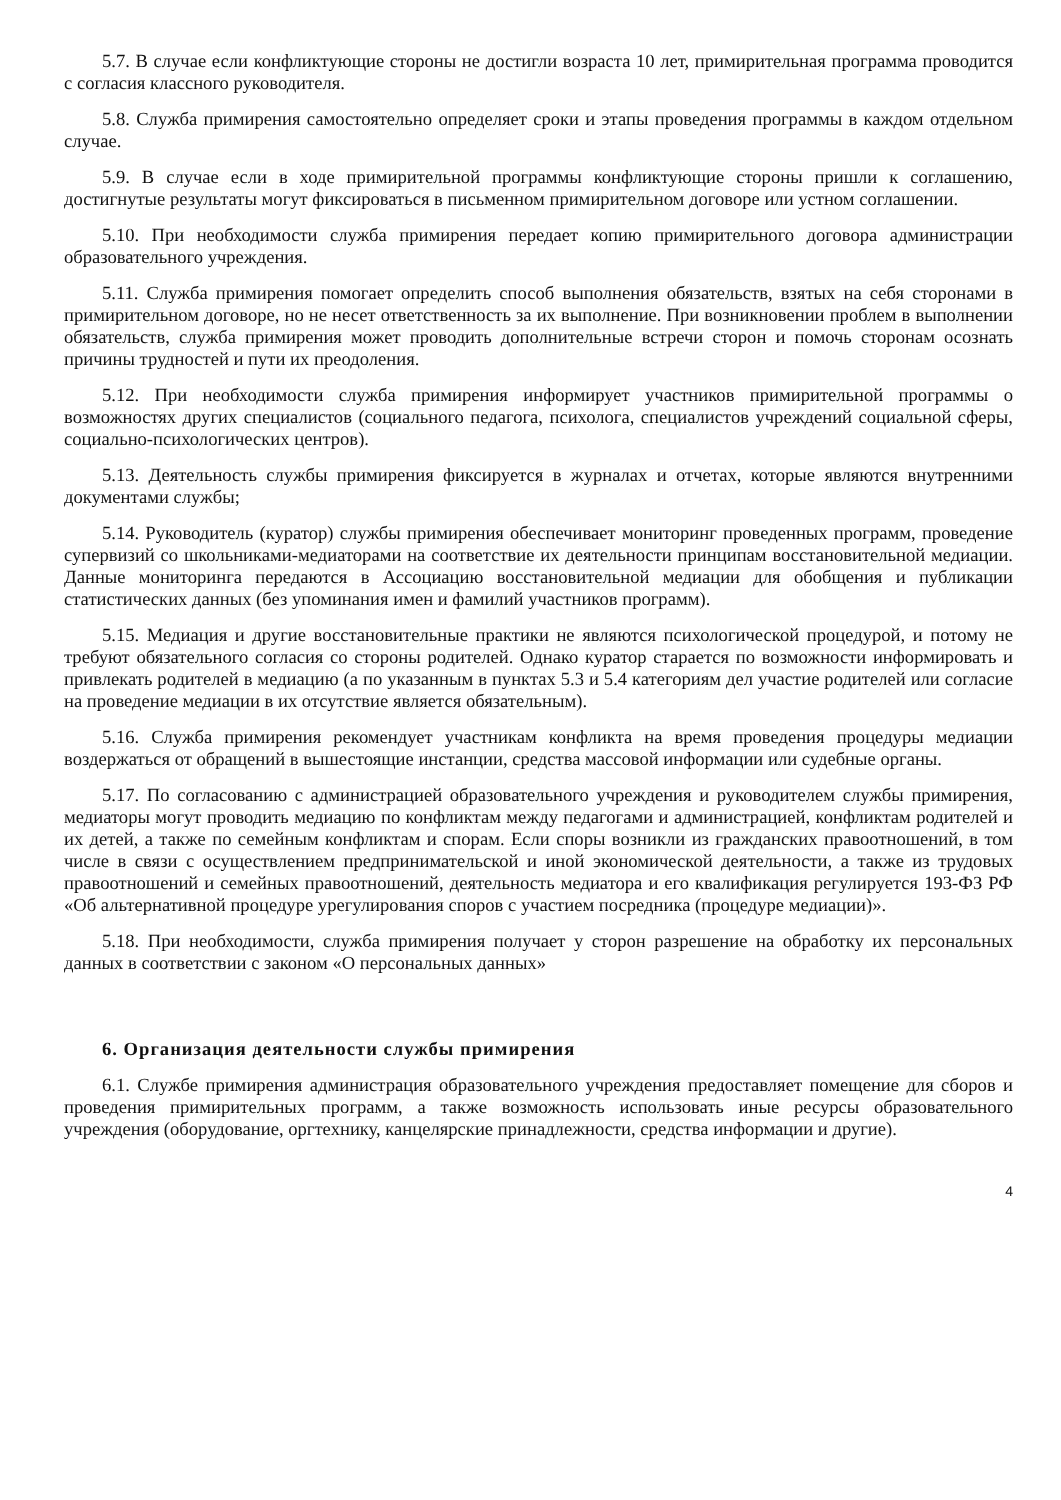5.7. В случае если конфликтующие стороны не достигли возраста 10 лет, примирительная программа проводится с согласия классного руководителя.
5.8. Служба примирения самостоятельно определяет сроки и этапы проведения программы в каждом отдельном случае.
5.9. В случае если в ходе примирительной программы конфликтующие стороны пришли к соглашению, достигнутые результаты могут фиксироваться в письменном примирительном договоре или устном соглашении.
5.10. При необходимости служба примирения передает копию примирительного договора администрации образовательного учреждения.
5.11. Служба примирения помогает определить способ выполнения обязательств, взятых на себя сторонами в примирительном договоре, но не несет ответственность за их выполнение. При возникновении проблем в выполнении обязательств, служба примирения может проводить дополнительные встречи сторон и помочь сторонам осознать причины трудностей и пути их преодоления.
5.12. При необходимости служба примирения информирует участников примирительной программы о возможностях других специалистов (социального педагога, психолога, специалистов учреждений социальной сферы, социально-психологических центров).
5.13. Деятельность службы примирения фиксируется в журналах и отчетах, которые являются внутренними документами службы;
5.14. Руководитель (куратор) службы примирения обеспечивает мониторинг проведенных программ, проведение супервизий со школьниками-медиаторами на соответствие их деятельности принципам восстановительной медиации. Данные мониторинга передаются в Ассоциацию восстановительной медиации для обобщения и публикации статистических данных (без упоминания имен и фамилий участников программ).
5.15. Медиация и другие восстановительные практики не являются психологической процедурой, и потому не требуют обязательного согласия со стороны родителей. Однако куратор старается по возможности информировать и привлекать родителей в медиацию (а по указанным в пунктах 5.3 и 5.4 категориям дел участие родителей или согласие на проведение медиации в их отсутствие является обязательным).
5.16. Служба примирения рекомендует участникам конфликта на время проведения процедуры медиации воздержаться от обращений в вышестоящие инстанции, средства массовой информации или судебные органы.
5.17. По согласованию с администрацией образовательного учреждения и руководителем службы примирения, медиаторы могут проводить медиацию по конфликтам между педагогами и администрацией, конфликтам родителей и их детей, а также по семейным конфликтам и спорам. Если споры возникли из гражданских правоотношений, в том числе в связи с осуществлением предпринимательской и иной экономической деятельности, а также из трудовых правоотношений и семейных правоотношений, деятельность медиатора и его квалификация регулируется 193-ФЗ РФ «Об альтернативной процедуре урегулирования споров с участием посредника (процедуре медиации)».
5.18. При необходимости, служба примирения получает у сторон разрешение на обработку их персональных данных в соответствии с законом «О персональных данных»
6. Организация деятельности службы примирения
6.1. Службе примирения администрация образовательного учреждения предоставляет помещение для сборов и проведения примирительных программ, а также возможность использовать иные ресурсы образовательного учреждения (оборудование, оргтехнику, канцелярские принадлежности, средства информации и другие).
4